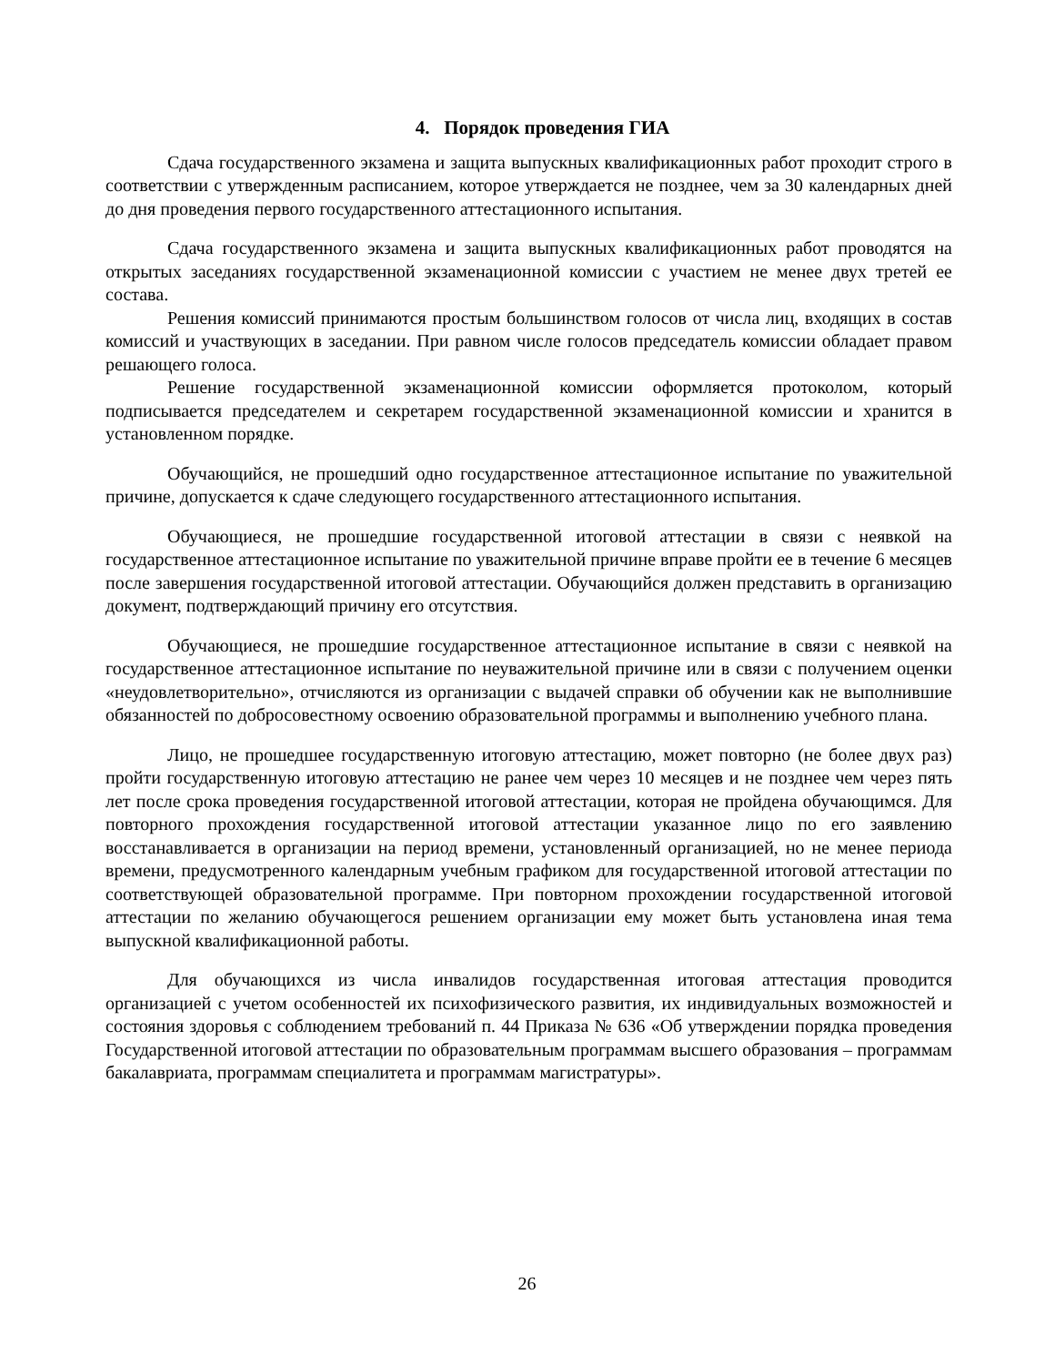4. Порядок проведения ГИА
Сдача государственного экзамена и защита выпускных квалификационных работ проходит строго в соответствии с утвержденным расписанием, которое утверждается не позднее, чем за 30 календарных дней до дня проведения первого государственного аттестационного испытания.
Сдача государственного экзамена и защита выпускных квалификационных работ проводятся на открытых заседаниях государственной экзаменационной комиссии с участием не менее двух третей ее состава.
Решения комиссий принимаются простым большинством голосов от числа лиц, входящих в состав комиссий и участвующих в заседании. При равном числе голосов председатель комиссии обладает правом решающего голоса.
Решение государственной экзаменационной комиссии оформляется протоколом, который подписывается председателем и секретарем государственной экзаменационной комиссии и хранится в установленном порядке.
Обучающийся, не прошедший одно государственное аттестационное испытание по уважительной причине, допускается к сдаче следующего государственного аттестационного испытания.
Обучающиеся, не прошедшие государственной итоговой аттестации в связи с неявкой на государственное аттестационное испытание по уважительной причине вправе пройти ее в течение 6 месяцев после завершения государственной итоговой аттестации. Обучающийся должен представить в организацию документ, подтверждающий причину его отсутствия.
Обучающиеся, не прошедшие государственное аттестационное испытание в связи с неявкой на государственное аттестационное испытание по неуважительной причине или в связи с получением оценки «неудовлетворительно», отчисляются из организации с выдачей справки об обучении как не выполнившие обязанностей по добросовестному освоению образовательной программы и выполнению учебного плана.
Лицо, не прошедшее государственную итоговую аттестацию, может повторно (не более двух раз) пройти государственную итоговую аттестацию не ранее чем через 10 месяцев и не позднее чем через пять лет после срока проведения государственной итоговой аттестации, которая не пройдена обучающимся. Для повторного прохождения государственной итоговой аттестации указанное лицо по его заявлению восстанавливается в организации на период времени, установленный организацией, но не менее периода времени, предусмотренного календарным учебным графиком для государственной итоговой аттестации по соответствующей образовательной программе. При повторном прохождении государственной итоговой аттестации по желанию обучающегося решением организации ему может быть установлена иная тема выпускной квалификационной работы.
Для обучающихся из числа инвалидов государственная итоговая аттестация проводится организацией с учетом особенностей их психофизического развития, их индивидуальных возможностей и состояния здоровья с соблюдением требований п. 44 Приказа № 636 «Об утверждении порядка проведения Государственной итоговой аттестации по образовательным программам высшего образования – программам бакалавриата, программам специалитета и программам магистратуры».
26